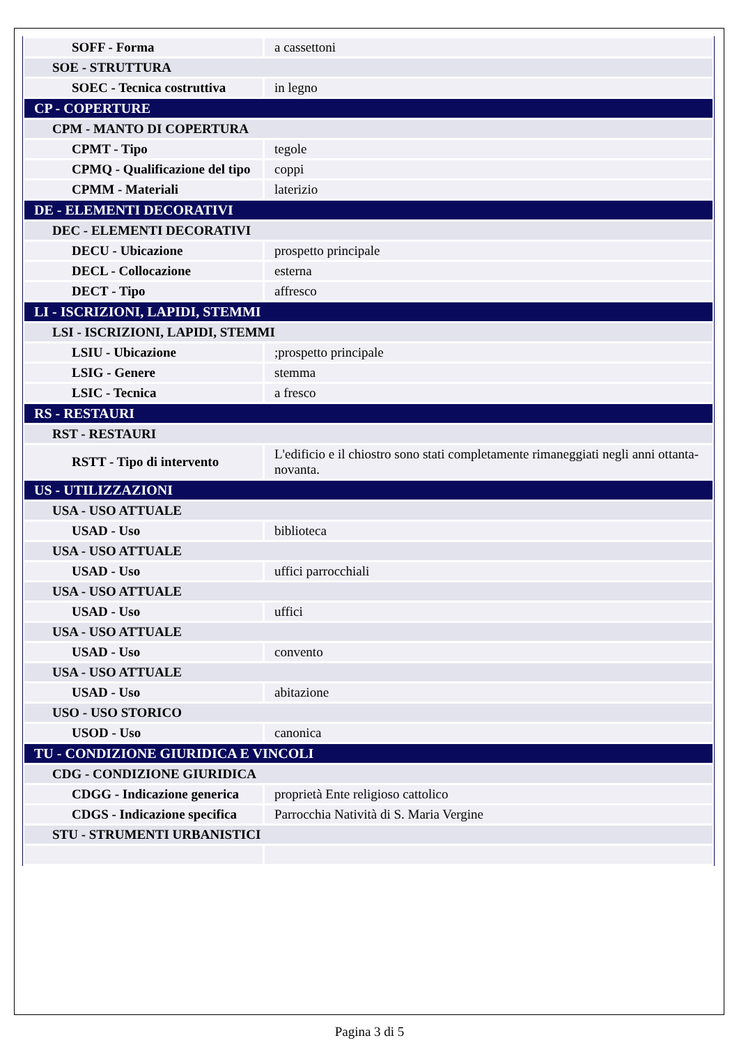| SOFF - Forma | a cassettoni |
| SOE - STRUTTURA | |
| SOEC - Tecnica costruttiva | in legno |
| CP - COPERTURE | |
| CPM - MANTO DI COPERTURA | |
| CPMT - Tipo | tegole |
| CPMQ - Qualificazione del tipo | coppi |
| CPMM - Materiali | laterizio |
| DE - ELEMENTI DECORATIVI | |
| DEC - ELEMENTI DECORATIVI | |
| DECU - Ubicazione | prospetto principale |
| DECL - Collocazione | esterna |
| DECT - Tipo | affresco |
| LI - ISCRIZIONI, LAPIDI, STEMMI | |
| LSI - ISCRIZIONI, LAPIDI, STEMMI | |
| LSIU - Ubicazione | ;prospetto principale |
| LSIG - Genere | stemma |
| LSIC - Tecnica | a fresco |
| RS - RESTAURI | |
| RST - RESTAURI | |
| RSTT - Tipo di intervento | L'edificio e il chiostro sono stati completamente rimaneggiati negli anni ottanta-novanta. |
| US - UTILIZZAZIONI | |
| USA - USO ATTUALE | |
| USAD - Uso | biblioteca |
| USA - USO ATTUALE | |
| USAD - Uso | uffici parrocchiali |
| USA - USO ATTUALE | |
| USAD - Uso | uffici |
| USA - USO ATTUALE | |
| USAD - Uso | convento |
| USA - USO ATTUALE | |
| USAD - Uso | abitazione |
| USO - USO STORICO | |
| USOD - Uso | canonica |
| TU - CONDIZIONE GIURIDICA E VINCOLI | |
| CDG - CONDIZIONE GIURIDICA | |
| CDGG - Indicazione generica | proprietà Ente religioso cattolico |
| CDGS - Indicazione specifica | Parrocchia Natività di S. Maria Vergine |
| STU - STRUMENTI URBANISTICI | |
Pagina 3 di 5